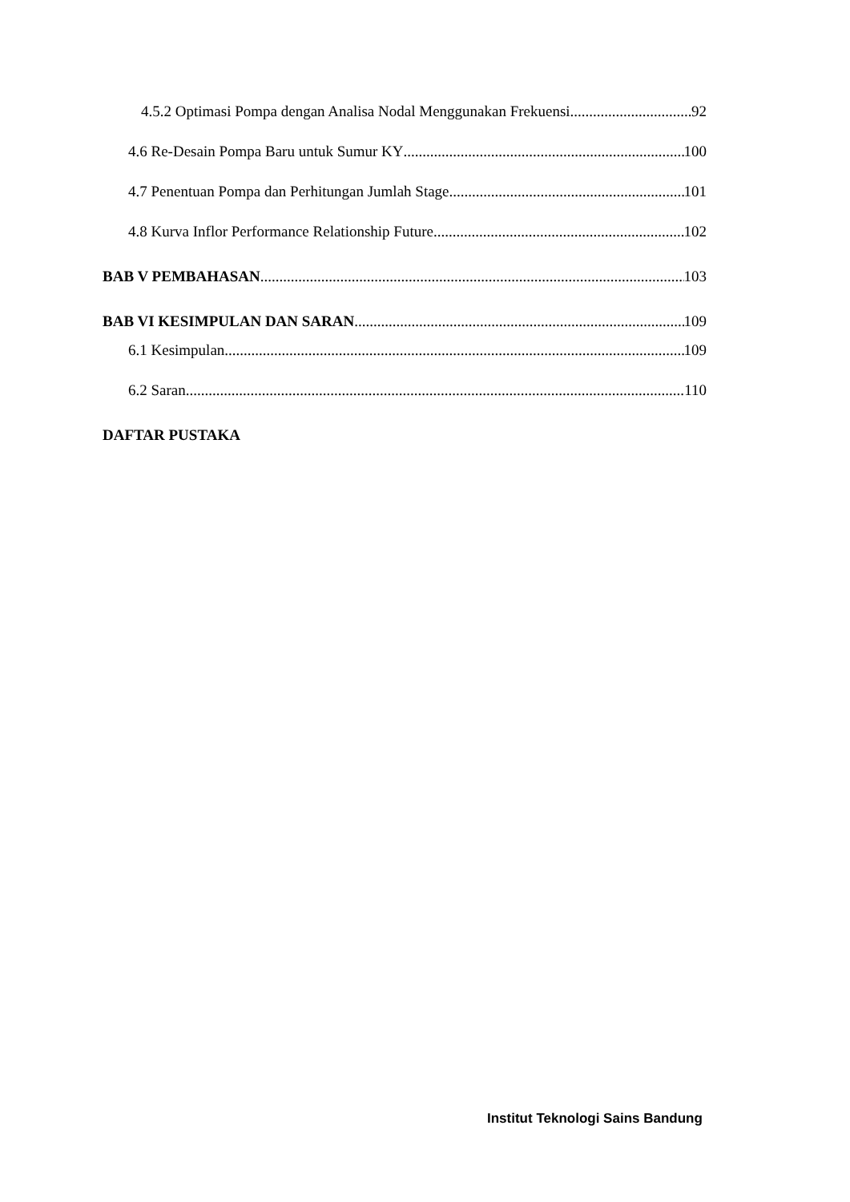4.5.2 Optimasi Pompa dengan Analisa Nodal Menggunakan Frekuensi 92
4.6 Re-Desain Pompa Baru untuk Sumur KY 100
4.7 Penentuan Pompa dan Perhitungan Jumlah Stage 101
4.8 Kurva Inflor Performance Relationship Future 102
BAB V PEMBAHASAN 103
BAB VI KESIMPULAN DAN SARAN 109
6.1 Kesimpulan 109
6.2 Saran 110
DAFTAR PUSTAKA
Institut Teknologi Sains Bandung